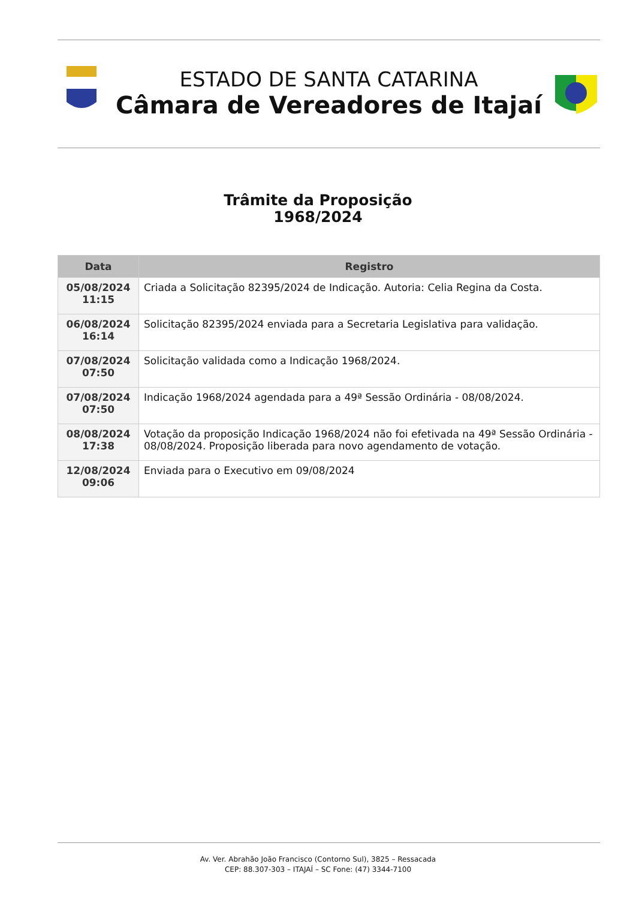ESTADO DE SANTA CATARINA
Câmara de Vereadores de Itajaí
Trâmite da Proposição
1968/2024
| Data | Registro |
| --- | --- |
| 05/08/2024 11:15 | Criada a Solicitação 82395/2024 de Indicação. Autoria: Celia Regina da Costa. |
| 06/08/2024 16:14 | Solicitação 82395/2024 enviada para a Secretaria Legislativa para validação. |
| 07/08/2024 07:50 | Solicitação validada como a Indicação 1968/2024. |
| 07/08/2024 07:50 | Indicação 1968/2024 agendada para a 49ª Sessão Ordinária - 08/08/2024. |
| 08/08/2024 17:38 | Votação da proposição Indicação 1968/2024 não foi efetivada na 49ª Sessão Ordinária - 08/08/2024. Proposição liberada para novo agendamento de votação. |
| 12/08/2024 09:06 | Enviada para o Executivo em 09/08/2024 |
Av. Ver. Abrahão João Francisco (Contorno Sul), 3825 – Ressacada
CEP: 88.307-303 – ITAJAÍ – SC Fone: (47) 3344-7100